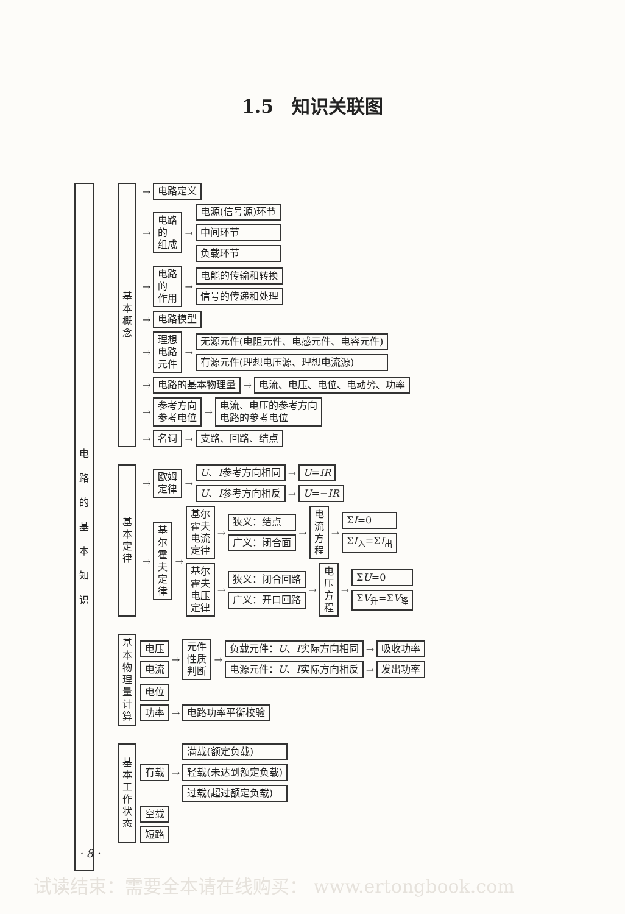1.5　知识关联图
电
路
的
基
本
知
识
基
本
概
念
→ 电路定义
→ 电路
的
组成 →
电源(信号源)环节
中间环节
负载环节
→ 电路
的
作用 →
电能的传输和转换
信号的传递和处理
→ 电路模型
→ 理想
电路
元件 →
无源元件(电阻元件、电感元件、电容元件)
有源元件(理想电压源、理想电流源)
→ 电路的基本物理量 → 电流、电压、电位、电动势、功率
→ 参考方向
参考电位 → 电流、电压的参考方向
电路的参考电位
→ 名词 → 支路、回路、结点
基
本
定
律
→ 欧姆
定律 →
U、I参考方向相同 → U=IR
U、I参考方向相反 → U=−IR
→ 基
尔
霍
夫
定
律 →
基尔
霍夫
电流
定律 →
狭义：结点
广义：闭合面
→ 电
流
方
程 →
ΣI=0
ΣI<sub>入</sub>=ΣI<sub>出</sub>
基尔
霍夫
电压
定律 →
狭义：闭合回路
广义：开口回路
→ 电
压
方
程 →
ΣU=0
ΣV<sub>升</sub>=ΣV<sub>降</sub>
基
本
物
理
量
计
算
电压
电流
→ 元件
性质
判断 →
负载元件：U、I实际方向相同 → 吸收功率
电源元件：U、I实际方向相反 → 发出功率
电位
功率 → 电路功率平衡校验
基
本
工
作
状
态
有载 →
满载(额定负载)
轻载(未达到额定负载)
过载(超过额定负载)
空载
短路
· 8 ·
试读结束：需要全本请在线购买： www.ertongbook.com